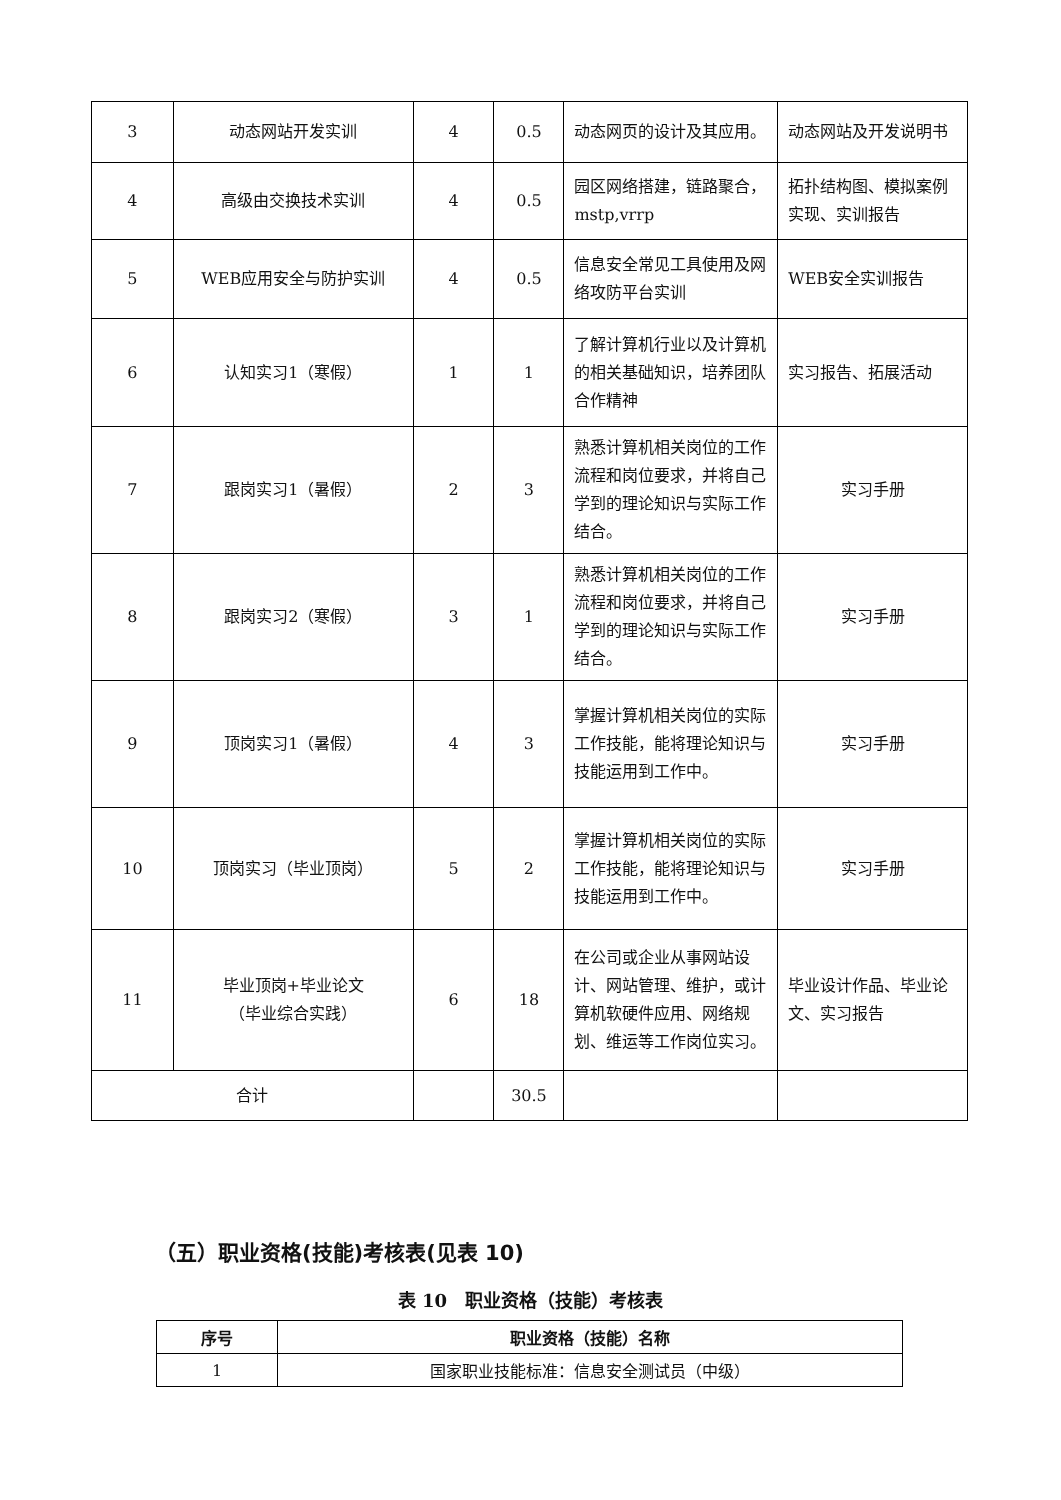| 3 | 动态网站开发实训 | 4 | 0.5 | 动态网页的设计及其应用。 | 动态网站及开发说明书 |
| 4 | 高级由交换技术实训 | 4 | 0.5 | 园区网络搭建，链路聚合，mstp,vrrp | 拓扑结构图、模拟案例实现、实训报告 |
| 5 | WEB应用安全与防护实训 | 4 | 0.5 | 信息安全常见工具使用及网络攻防平台实训 | WEB安全实训报告 |
| 6 | 认知实习1（寒假） | 1 | 1 | 了解计算机行业以及计算机的相关基础知识，培养团队合作精神 | 实习报告、拓展活动 |
| 7 | 跟岗实习1（暑假） | 2 | 3 | 熟悉计算机相关岗位的工作流程和岗位要求，并将自己学到的理论知识与实际工作结合。 | 实习手册 |
| 8 | 跟岗实习2（寒假） | 3 | 1 | 熟悉计算机相关岗位的工作流程和岗位要求，并将自己学到的理论知识与实际工作结合。 | 实习手册 |
| 9 | 顶岗实习1（暑假） | 4 | 3 | 掌握计算机相关岗位的实际工作技能，能将理论知识与技能运用到工作中。 | 实习手册 |
| 10 | 顶岗实习（毕业顶岗） | 5 | 2 | 掌握计算机相关岗位的实际工作技能，能将理论知识与技能运用到工作中。 | 实习手册 |
| 11 | 毕业顶岗+毕业论文 （毕业综合实践） | 6 | 18 | 在公司或企业从事网站设计、网站管理、维护，或计算机软硬件应用、网络规划、维运等工作岗位实习。 | 毕业设计作品、毕业论文、实习报告 |
| 合计 | | | 30.5 | | |
（五）职业资格(技能)考核表(见表 10)
表 10　职业资格（技能）考核表
| 序号 | 职业资格（技能）名称 |
| --- | --- |
| 1 | 国家职业技能标准：信息安全测试员（中级） |